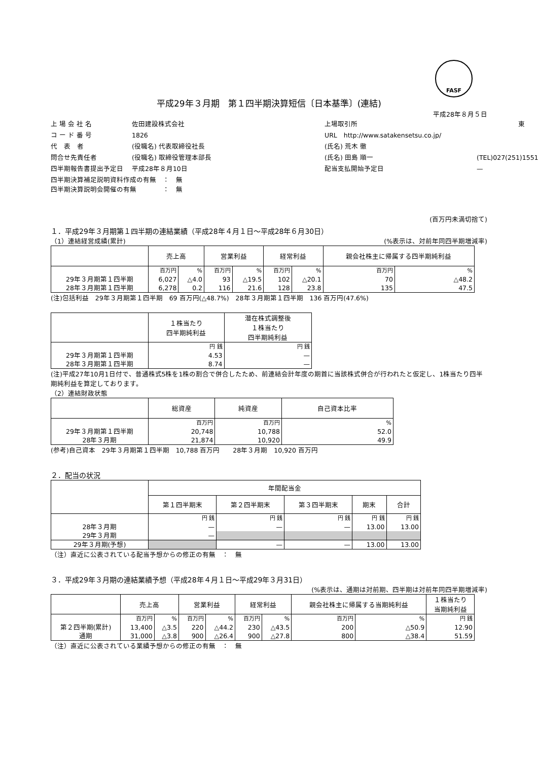FASF
平成29年３月期　第１四半期決算短信〔日本基準〕(連結)
平成28年８月５日
上 場 会 社 名
佐田建設株式会社
上場取引所
東
コ ー ド 番 号
1826
URL　http://www.satakensetsu.co.jp/
代　表　者
(役職名) 代表取締役社長
(氏名) 荒木 徹
問合せ先責任者
(役職名) 取締役管理本部長
(氏名) 田島 順一
(TEL)027(251)1551
四半期報告書提出予定日
平成28年８月10日
配当支払開始予定日
—
四半期決算補足説明資料作成の有無　：　無
四半期決算説明会開催の有無　　　　：　無
(百万円未満切捨て)
１．平成29年３月期第１四半期の連結業績（平成28年４月１日～平成28年６月30日）
（1）連結経営成績(累計) (%表示は、対前年同四半期増減率)
| | 売上高 | | 営業利益 | | 経常利益 | | 親会社株主に帰属する四半期純利益 | |
| --- | --- | --- | --- | --- | --- | --- | --- | --- |
| | 百万円 | % | 百万円 | % | 百万円 | % | 百万円 | % |
| 29年３月期第１四半期 | 6,027 | △4.0 | 93 | △19.5 | 102 | △20.1 | 70 | △48.2 |
| 28年３月期第１四半期 | 6,278 | 0.2 | 116 | 21.6 | 128 | 23.8 | 135 | 47.5 |
(注)包括利益　29年３月期第１四半期　69 百万円(△48.7%)　28年３月期第１四半期　136 百万円(47.6%)
| | １株当たり 四半期純利益 | 潜在株式調整後 １株当たり 四半期純利益 |
| --- | --- | --- |
| | 円 銭 | 円 銭 |
| 29年３月期第１四半期 | 4.53 | — |
| 28年３月期第１四半期 | 8.74 | — |
(注)平成27年10月1日付で、普通株式5株を1株の割合で併合したため、前連結会計年度の期首に当該株式併合が行われたと仮定し、1株当たり四半期純利益を算定しております。
（2）連結財政状態
| | 総資産 | 純資産 | 自己資本比率 |
| --- | --- | --- | --- |
| | 百万円 | 百万円 | % |
| 29年３月期第１四半期 | 20,748 | 10,788 | 52.0 |
| 28年３月期 | 21,874 | 10,920 | 49.9 |
(参考)自己資本　29年３月期第１四半期　10,788 百万円　　28年３月期　10,920 百万円
２．配当の状況
| | 年間配当金 | | | | |
| --- | --- | --- | --- | --- | --- |
| | 第１四半期末 | 第２四半期末 | 第３四半期末 | 期末 | 合計 |
| | 円 銭 | 円 銭 | 円 銭 | 円 銭 | 円 銭 |
| 28年３月期 | — | — | — | 13.00 | 13.00 |
| 29年３月期 | — | | | | |
| 29年３月期(予想) | | — | — | 13.00 | 13.00 |
（注）直近に公表されている配当予想からの修正の有無　：　無
３．平成29年３月期の連結業績予想（平成28年４月１日～平成29年３月31日）
(%表示は、通期は対前期、四半期は対前年同四半期増減率)
| | 売上高 | | 営業利益 | | 経常利益 | | 親会社株主に帰属する当期純利益 | | １株当たり 当期純利益 |
| --- | --- | --- | --- | --- | --- | --- | --- | --- | --- |
| | 百万円 | % | 百万円 | % | 百万円 | % | 百万円 | % | 円 銭 |
| 第２四半期(累計) | 13,400 | △3.5 | 220 | △44.2 | 230 | △43.5 | 200 | △50.9 | 12.90 |
| 通期 | 31,000 | △3.8 | 900 | △26.4 | 900 | △27.8 | 800 | △38.4 | 51.59 |
（注）直近に公表されている業績予想からの修正の有無　：　無